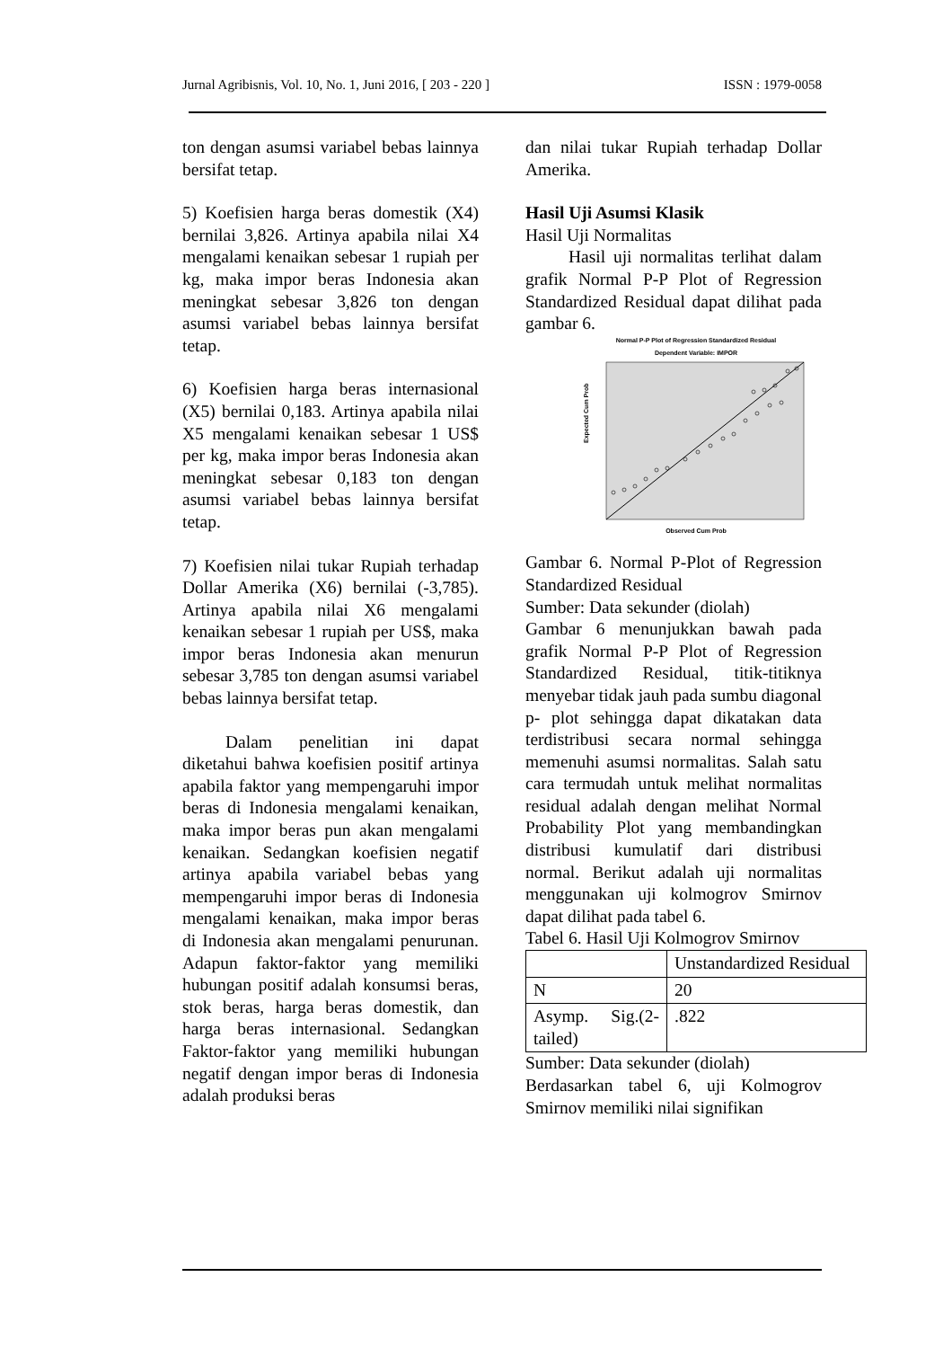Jurnal Agribisnis, Vol. 10, No. 1, Juni 2016, [ 203 - 220 ] ISSN : 1979-0058
ton dengan asumsi variabel bebas lainnya bersifat tetap.
5) Koefisien harga beras domestik (X4) bernilai 3,826. Artinya apabila nilai X4 mengalami kenaikan sebesar 1 rupiah per kg, maka impor beras Indonesia akan meningkat sebesar 3,826 ton dengan asumsi variabel bebas lainnya bersifat tetap.
6) Koefisien harga beras internasional (X5) bernilai 0,183. Artinya apabila nilai X5 mengalami kenaikan sebesar 1 US$ per kg, maka impor beras Indonesia akan meningkat sebesar 0,183 ton dengan asumsi variabel bebas lainnya bersifat tetap.
7) Koefisien nilai tukar Rupiah terhadap Dollar Amerika (X6) bernilai (-3,785). Artinya apabila nilai X6 mengalami kenaikan sebesar 1 rupiah per US$, maka impor beras Indonesia akan menurun sebesar 3,785 ton dengan asumsi variabel bebas lainnya bersifat tetap.
Dalam penelitian ini dapat diketahui bahwa koefisien positif artinya apabila faktor yang mempengaruhi impor beras di Indonesia mengalami kenaikan, maka impor beras pun akan mengalami kenaikan. Sedangkan koefisien negatif artinya apabila variabel bebas yang mempengaruhi impor beras di Indonesia mengalami kenaikan, maka impor beras di Indonesia akan mengalami penurunan. Adapun faktor-faktor yang memiliki hubungan positif adalah konsumsi beras, stok beras, harga beras domestik, dan harga beras internasional. Sedangkan Faktor-faktor yang memiliki hubungan negatif dengan impor beras di Indonesia adalah produksi beras
dan nilai tukar Rupiah terhadap Dollar Amerika.
Hasil Uji Asumsi Klasik
Hasil Uji Normalitas
Hasil uji normalitas terlihat dalam grafik Normal P-P Plot of Regression Standardized Residual dapat dilihat pada gambar 6.
Normal P-P Plot of Regression Standardized Residual
Dependent Variable: IMPOR
Observed Cum Prob
Expected Cum Prob
Gambar 6. Normal P-Plot of Regression Standardized Residual
Sumber: Data sekunder (diolah)
Gambar 6 menunjukkan bawah pada grafik Normal P-P Plot of Regression Standardized Residual, titik-titiknya menyebar tidak jauh pada sumbu diagonal p- plot sehingga dapat dikatakan data terdistribusi secara normal sehingga memenuhi asumsi normalitas. Salah satu cara termudah untuk melihat normalitas residual adalah dengan melihat Normal Probability Plot yang membandingkan distribusi kumulatif dari distribusi normal. Berikut adalah uji normalitas menggunakan uji kolmogrov Smirnov dapat dilihat pada tabel 6.
Tabel 6. Hasil Uji Kolmogrov Smirnov
| | Unstandardized Residual |
| N | 20 |
| Asymp. Sig.(2-tailed) | .822 |
Sumber: Data sekunder (diolah)
Berdasarkan tabel 6, uji Kolmogrov Smirnov memiliki nilai signifikan